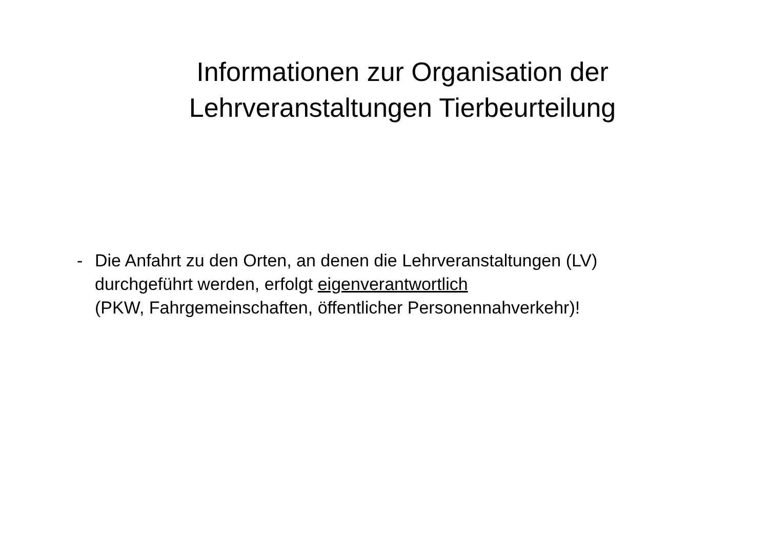Informationen zur Organisation der
Lehrveranstaltungen Tierbeurteilung
- Die Anfahrt zu den Orten, an denen die Lehrveranstaltungen (LV)
durchgeführt werden, erfolgt eigenverantwortlich
(PKW, Fahrgemeinschaften, öffentlicher Personennahverkehr)!